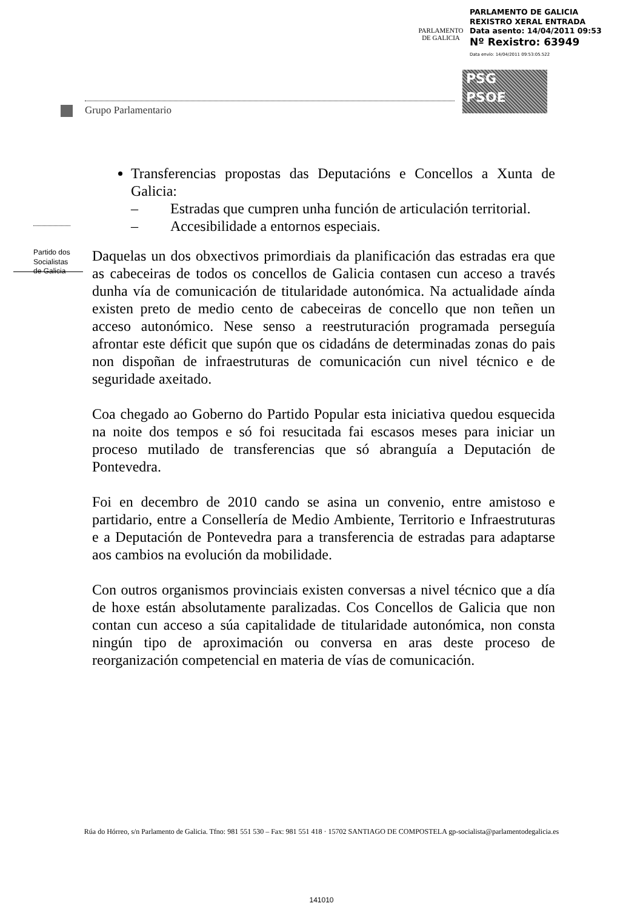PARLAMENTO
DE GALICIA
PARLAMENTO DE GALICIA
REXISTRO XERAL ENTRADA
Data asento: 14/04/2011 09:53
Nº Rexistro: 63949
Data envío: 14/04/2011 09:53:05.522
PSG
PSOE
Grupo Parlamentario
Partido dos
Socialistas
de Galicia
Transferencias propostas das Deputacións e Concellos a Xunta de Galicia:
– Estradas que cumpren unha función de articulación territorial.
– Accesibilidade a entornos especiais.
Daquelas un dos obxectivos primordiais da planificación das estradas era que as cabeceiras de todos os concellos de Galicia contasen cun acceso a través dunha vía de comunicación de titularidade autonómica. Na actualidade aínda existen preto de medio cento de cabeceiras de concello que non teñen un acceso autonómico. Nese senso a reestruturación programada perseguía afrontar este déficit que supón que os cidadáns de determinadas zonas do pais non dispoñan de infraestruturas de comunicación cun nivel técnico e de seguridade axeitado.
Coa chegado ao Goberno do Partido Popular esta iniciativa quedou esquecida na noite dos tempos e só foi resucitada fai escasos meses para iniciar un proceso mutilado de transferencias que só abranguía a Deputación de Pontevedra.
Foi en decembro de 2010 cando se asina un convenio, entre amistoso e partidario, entre a Consellería de Medio Ambiente, Territorio e Infraestruturas e a Deputación de Pontevedra para a transferencia de estradas para adaptarse aos cambios na evolución da mobilidade.
Con outros organismos provinciais existen conversas a nivel técnico que a día de hoxe están absolutamente paralizadas. Cos Concellos de Galicia que non contan cun acceso a súa capitalidade de titularidade autonómica, non consta ningún tipo de aproximación ou conversa en aras deste proceso de reorganización competencial en materia de vías de comunicación.
Rúa do Hórreo, s/n Parlamento de Galicia. Tfno: 981 551 530 – Fax: 981 551 418 · 15702 SANTIAGO DE COMPOSTELA gp-socialista@parlamentodegalicia.es
141010